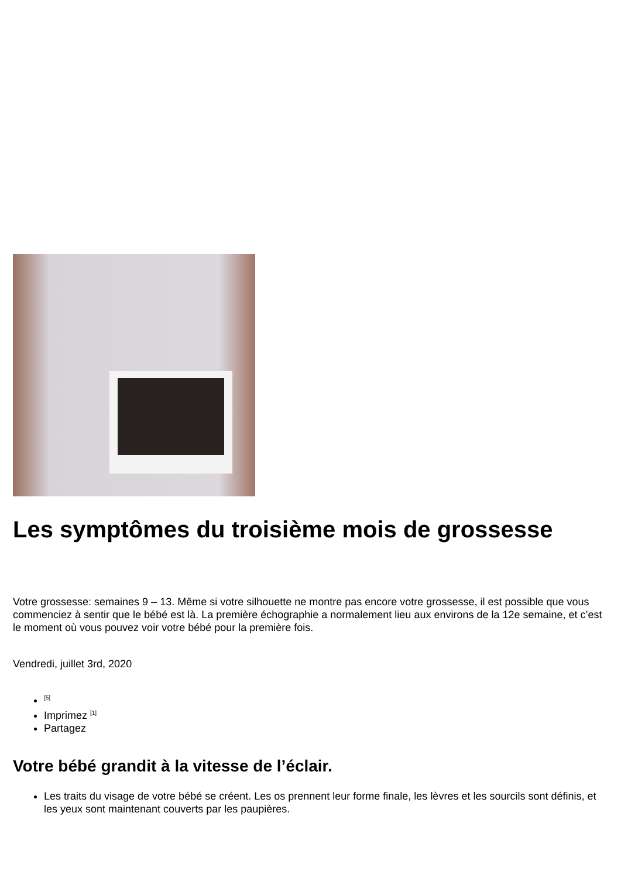Les symptômes du troisième mois de grossesse
Votre grossesse: semaines 9 – 13. Même si votre silhouette ne montre pas encore votre grossesse, il est possible que vous commenciez à sentir que le bébé est là. La première échographie a normalement lieu aux environs de la 12e semaine, et c’est le moment où vous pouvez voir votre bébé pour la première fois.
Vendredi, juillet 3rd, 2020
<sup>[5]</sup>
Imprimez <sup>[1]</sup>
Partagez
Votre bébé grandit à la vitesse de l’éclair.
Les traits du visage de votre bébé se créent. Les os prennent leur forme finale, les lèvres et les sourcils sont définis, et les yeux sont maintenant couverts par les paupières.